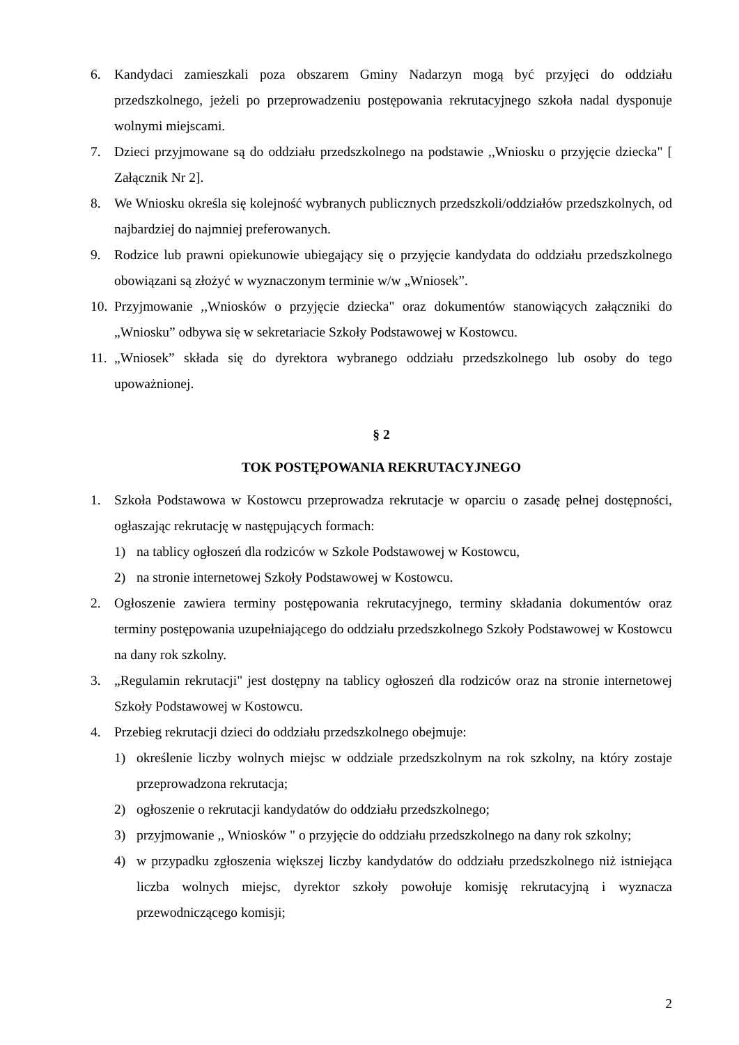6. Kandydaci zamieszkali poza obszarem Gminy Nadarzyn mogą być przyjęci do oddziału przedszkolnego, jeżeli po przeprowadzeniu postępowania rekrutacyjnego szkoła nadal dysponuje wolnymi miejscami.
7. Dzieci przyjmowane są do oddziału przedszkolnego na podstawie ,,Wniosku o przyjęcie dziecka" [ Załącznik Nr 2].
8. We Wniosku określa się kolejność wybranych publicznych przedszkoli/oddziałów przedszkolnych, od najbardziej do najmniej preferowanych.
9. Rodzice lub prawni opiekunowie ubiegający się o przyjęcie kandydata do oddziału przedszkolnego obowiązani są złożyć w wyznaczonym terminie w/w „Wniosek”.
10. Przyjmowanie ,,Wniosków o przyjęcie dziecka" oraz dokumentów stanowiących załączniki do „Wniosku” odbywa się w sekretariacie Szkoły Podstawowej w Kostowcu.
11. „Wniosek” składa się do dyrektora wybranego oddziału przedszkolnego lub osoby do tego upoważnionej.
§ 2
TOK POSTĘPOWANIA REKRUTACYJNEGO
1. Szkoła Podstawowa w Kostowcu przeprowadza rekrutacje w oparciu o zasadę pełnej dostępności, ogłaszając rekrutację w następujących formach:
1) na tablicy ogłoszeń dla rodziców w Szkole Podstawowej w Kostowcu,
2) na stronie internetowej Szkoły Podstawowej w Kostowcu.
2. Ogłoszenie zawiera terminy postępowania rekrutacyjnego, terminy składania dokumentów oraz terminy postępowania uzupełniającego do oddziału przedszkolnego Szkoły Podstawowej w Kostowcu na dany rok szkolny.
3. „Regulamin rekrutacji" jest dostępny na tablicy ogłoszeń dla rodziców oraz na stronie internetowej Szkoły Podstawowej w Kostowcu.
4. Przebieg rekrutacji dzieci do oddziału przedszkolnego obejmuje:
1) określenie liczby wolnych miejsc w oddziale przedszkolnym na rok szkolny, na który zostaje przeprowadzona rekrutacja;
2) ogłoszenie o rekrutacji kandydatów do oddziału przedszkolnego;
3) przyjmowanie ,, Wniosków " o przyjęcie do oddziału przedszkolnego na dany rok szkolny;
4) w przypadku zgłoszenia większej liczby kandydatów do oddziału przedszkolnego niż istniejąca liczba wolnych miejsc, dyrektor szkoły powołuje komisję rekrutacyjną i wyznacza przewodniczącego komisji;
2